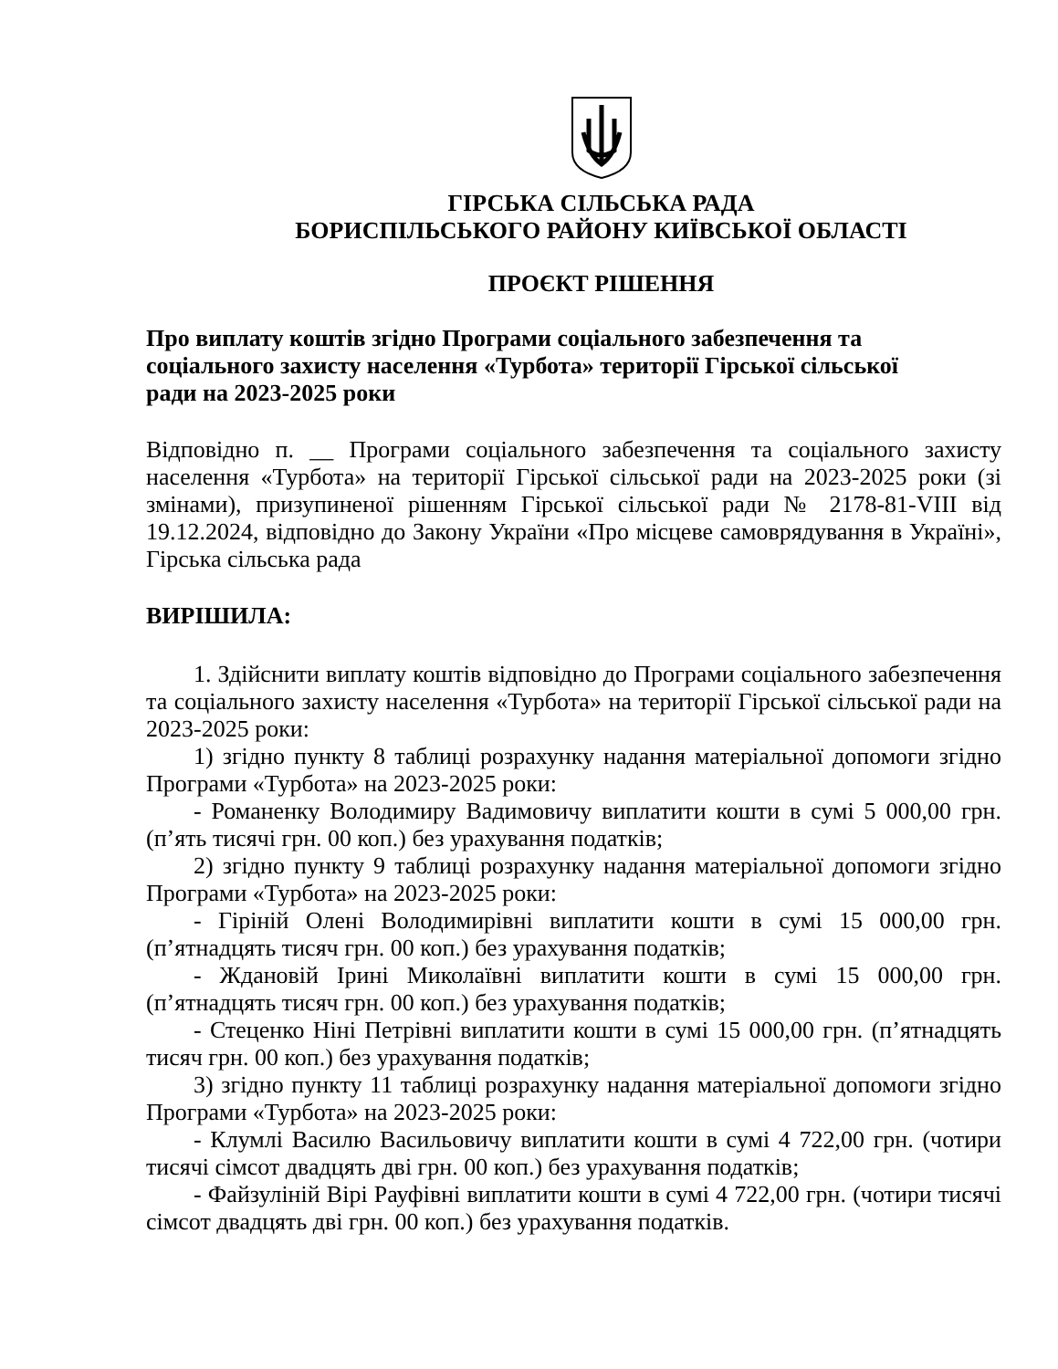ГІРСЬКА СІЛЬСЬКА РАДА
БОРИСПІЛЬСЬКОГО РАЙОНУ КИЇВСЬКОЇ ОБЛАСТІ
ПРОЄКТ РІШЕННЯ
Про виплату коштів згідно Програми соціального забезпечення та
соціального захисту населення «Турбота» території Гірської сільської
ради на 2023-2025 роки
Відповідно п. __ Програми соціального забезпечення та соціального захисту населення «Турбота» на території Гірської сільської ради на 2023-2025 роки (зі змінами), призупиненої рішенням Гірської сільської ради № 2178-81-VIII від 19.12.2024, відповідно до Закону України «Про місцеве самоврядування в Україні», Гірська сільська рада
ВИРІШИЛА:
1. Здійснити виплату коштів відповідно до Програми соціального забезпечення та соціального захисту населення «Турбота» на території Гірської сільської ради на 2023-2025 роки:
1) згідно пункту 8 таблиці розрахунку надання матеріальної допомоги згідно Програми «Турбота» на 2023-2025 роки:
- Романенку Володимиру Вадимовичу виплатити кошти в сумі 5 000,00 грн. (п’ять тисячі грн. 00 коп.) без урахування податків;
2) згідно пункту 9 таблиці розрахунку надання матеріальної допомоги згідно Програми «Турбота» на 2023-2025 роки:
- Гіріній Олені Володимирівні виплатити кошти в сумі 15 000,00 грн. (п’ятнадцять тисяч грн. 00 коп.) без урахування податків;
- Ждановій Ірині Миколаївні виплатити кошти в сумі 15 000,00 грн. (п’ятнадцять тисяч грн. 00 коп.) без урахування податків;
- Стеценко Ніні Петрівні виплатити кошти в сумі 15 000,00 грн. (п’ятнадцять тисяч грн. 00 коп.) без урахування податків;
3) згідно пункту 11 таблиці розрахунку надання матеріальної допомоги згідно Програми «Турбота» на 2023-2025 роки:
- Клумлі Василю Васильовичу виплатити кошти в сумі 4 722,00 грн. (чотири тисячі сімсот двадцять дві грн. 00 коп.) без урахування податків;
- Файзуліній Вірі Рауфівні виплатити кошти в сумі 4 722,00 грн. (чотири тисячі сімсот двадцять дві грн. 00 коп.) без урахування податків.